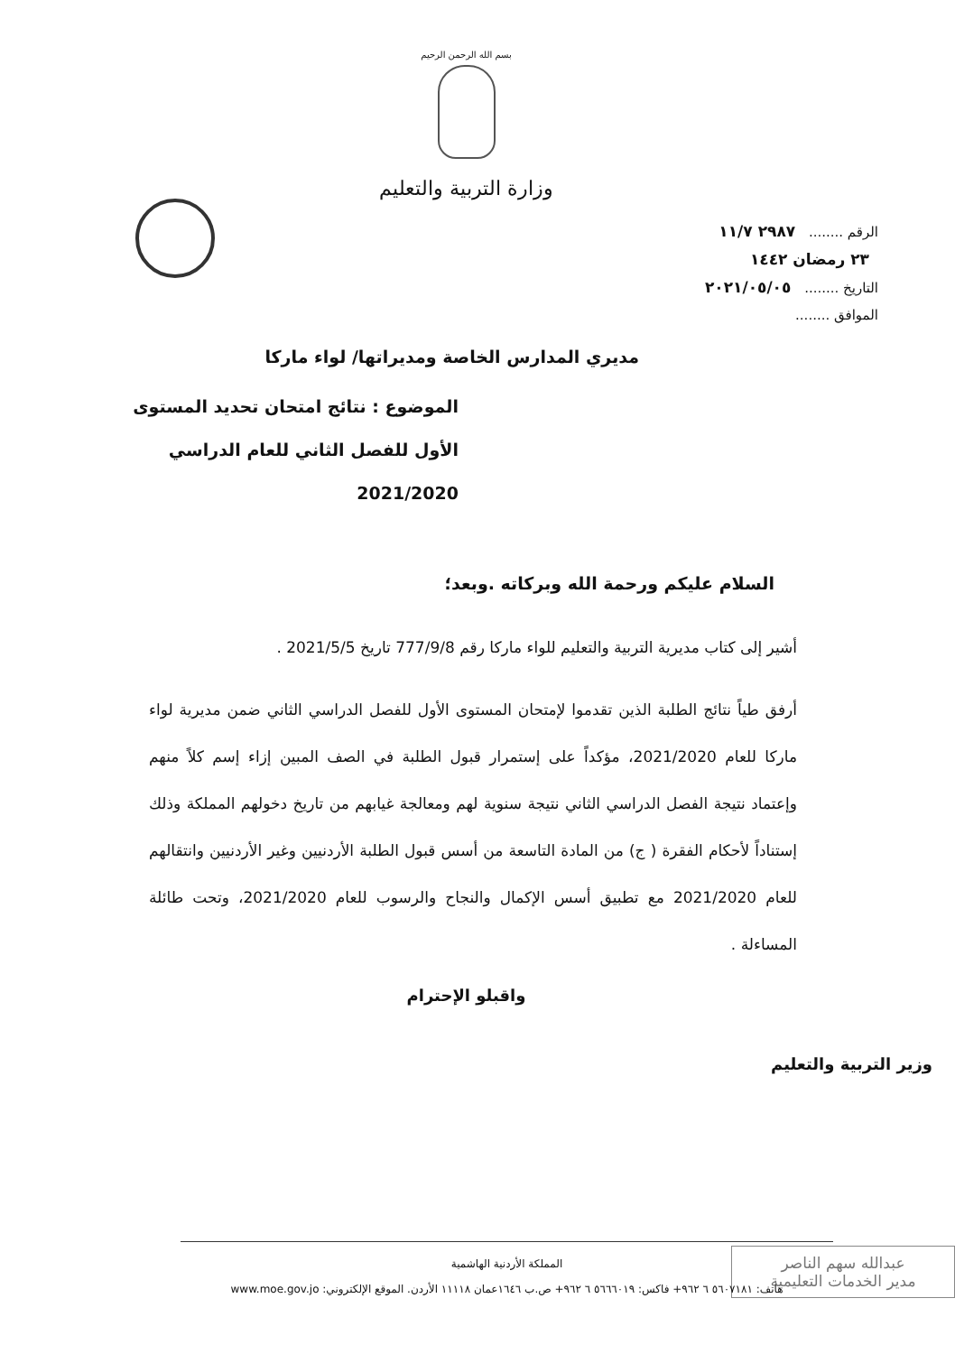بسم الله الرحمن الرحيم
وزارة التربية والتعليم
الرقم ........ ٢٩٨٧ ١١/٧
٢٣ رمضان ١٤٤٢
التاريخ ........ ٢٠٢١/٠٥/٠٥
الموافق ........
مديري المدارس الخاصة ومديراتها/ لواء ماركا
الموضوع : نتائج امتحان تحديد المستوى الأول للفصل الثاني للعام الدراسي 2021/2020
السلام عليكم ورحمة الله وبركاته .وبعد؛
أشير إلى كتاب مديرية التربية والتعليم للواء ماركا رقم 777/9/8 تاريخ 2021/5/5 .
أرفق طياً نتائج الطلبة الذين تقدموا لإمتحان المستوى الأول للفصل الدراسي الثاني ضمن مديرية لواء ماركا للعام 2021/2020، مؤكداً على إستمرار قبول الطلبة في الصف المبين إزاء إسم كلاً منهم وإعتماد نتيجة الفصل الدراسي الثاني نتيجة سنوية لهم ومعالجة غيابهم من تاريخ دخولهم المملكة وذلك إستناداً لأحكام الفقرة ( ج) من المادة التاسعة من أسس قبول الطلبة الأردنيين وغير الأردنيين وانتقالهم للعام 2021/2020 مع تطبيق أسس الإكمال والنجاح والرسوب للعام 2021/2020، وتحت طائلة المساءلة .
واقبلو الإحترام
وزير التربية والتعليم
عبدالله سهم الناصر
مدير الخدمات التعليمية
المملكة الأردنية الهاشمية
هاتف: ٥٦٠٧١٨١ ٦ ٩٦٢+ فاكس: ٥٦٦٦٠١٩ ٦ ٩٦٢+ ص.ب ١٦٤٦عمان ١١١١٨ الأردن. الموقع الإلكتروني: www.moe.gov.jo